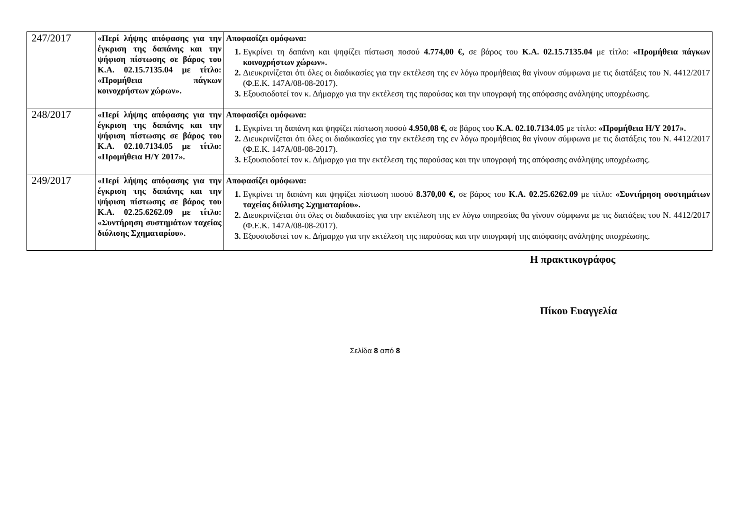| 247/2017 | «Περί λήψης απόφασης για την έγκριση της δαπάνης και την ψήφιση πίστωσης σε βάρος του Κ.Α. 02.15.7135.04 με τίτλο: «Προμήθεια πάγκων κοινοχρήστων χώρων». | Αποφασίζει ομόφωνα: Εγκρίνει τη δαπάνη και ψηφίζει πίστωση ποσού 4.774,00 €, σε βάρος του Κ.Α. 02.15.7135.04 με τίτλο: «Προμήθεια πάγκων κοινοχρήστων χώρων». Διευκρινίζεται ότι όλες οι διαδικασίες για την εκτέλεση της εν λόγω προμήθειας θα γίνουν σύμφωνα με τις διατάξεις του Ν. 4412/2017 (Φ.Ε.Κ. 147Α/08-08-2017). Εξουσιοδοτεί τον κ. Δήμαρχο για την εκτέλεση της παρούσας και την υπογραφή της απόφασης ανάληψης υποχρέωσης. |
| 248/2017 | «Περί λήψης απόφασης για την έγκριση της δαπάνης και την ψήφιση πίστωσης σε βάρος του Κ.Α. 02.10.7134.05 με τίτλο: «Προμήθεια Η/Υ 2017». | Αποφασίζει ομόφωνα: Εγκρίνει τη δαπάνη και ψηφίζει πίστωση ποσού 4.950,08 €, σε βάρος του Κ.Α. 02.10.7134.05 με τίτλο: «Προμήθεια Η/Υ 2017». Διευκρινίζεται ότι όλες οι διαδικασίες για την εκτέλεση της εν λόγω προμήθειας θα γίνουν σύμφωνα με τις διατάξεις του Ν. 4412/2017 (Φ.Ε.Κ. 147Α/08-08-2017). Εξουσιοδοτεί τον κ. Δήμαρχο για την εκτέλεση της παρούσας και την υπογραφή της απόφασης ανάληψης υποχρέωσης. |
| 249/2017 | «Περί λήψης απόφασης για την έγκριση της δαπάνης και την ψήφιση πίστωσης σε βάρος του Κ.Α. 02.25.6262.09 με τίτλο: «Συντήρηση συστημάτων ταχείας διύλισης Σχηματαρίου». | Αποφασίζει ομόφωνα: Εγκρίνει τη δαπάνη και ψηφίζει πίστωση ποσού 8.370,00 €, σε βάρος του Κ.Α. 02.25.6262.09 με τίτλο: «Συντήρηση συστημάτων ταχείας διύλισης Σχηματαρίου». Διευκρινίζεται ότι όλες οι διαδικασίες για την εκτέλεση της εν λόγω υπηρεσίας θα γίνουν σύμφωνα με τις διατάξεις του Ν. 4412/2017 (Φ.Ε.Κ. 147Α/08-08-2017). Εξουσιοδοτεί τον κ. Δήμαρχο για την εκτέλεση της παρούσας και την υπογραφή της απόφασης ανάληψης υποχρέωσης. |
Η πρακτικογράφος
Πίκου Ευαγγελία
Σελίδα 8 από 8